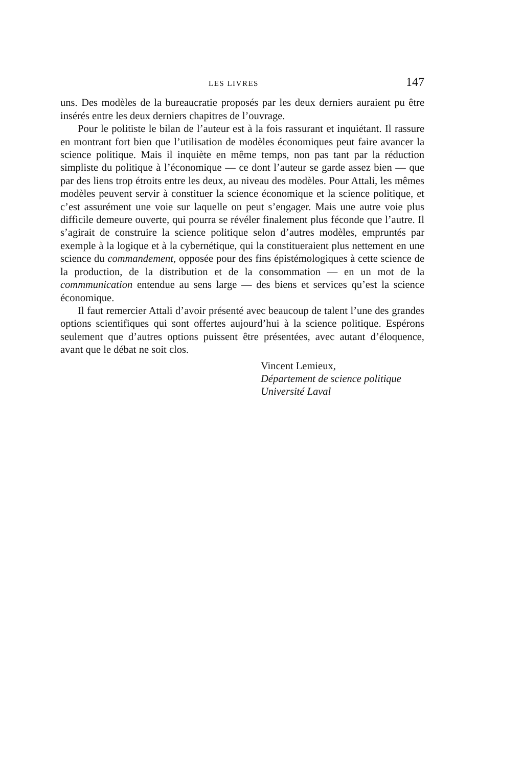LES LIVRES 147
uns. Des modèles de la bureaucratie proposés par les deux derniers auraient pu être insérés entre les deux derniers chapitres de l’ouvrage.
Pour le politiste le bilan de l’auteur est à la fois rassurant et inquiétant. Il rassure en montrant fort bien que l’utilisation de modèles économiques peut faire avancer la science politique. Mais il inquiète en même temps, non pas tant par la réduction simpliste du politique à l’économique — ce dont l’auteur se garde assez bien — que par des liens trop étroits entre les deux, au niveau des modèles. Pour Attali, les mêmes modèles peuvent servir à constituer la science économique et la science politique, et c’est assurément une voie sur laquelle on peut s’engager. Mais une autre voie plus difficile demeure ouverte, qui pourra se révéler finalement plus féconde que l’autre. Il s’agirait de construire la science politique selon d’autres modèles, empruntés par exemple à la logique et à la cybernétique, qui la constitueraient plus nettement en une science du commandement, opposée pour des fins épistémologiques à cette science de la production, de la distribution et de la consommation — en un mot de la commmunication entendue au sens large — des biens et services qu’est la science économique.
Il faut remercier Attali d’avoir présenté avec beaucoup de talent l’une des grandes options scientifiques qui sont offertes aujourd’hui à la science politique. Espérons seulement que d’autres options puissent être présentées, avec autant d’éloquence, avant que le débat ne soit clos.
Vincent Lemieux,
Département de science politique
Université Laval